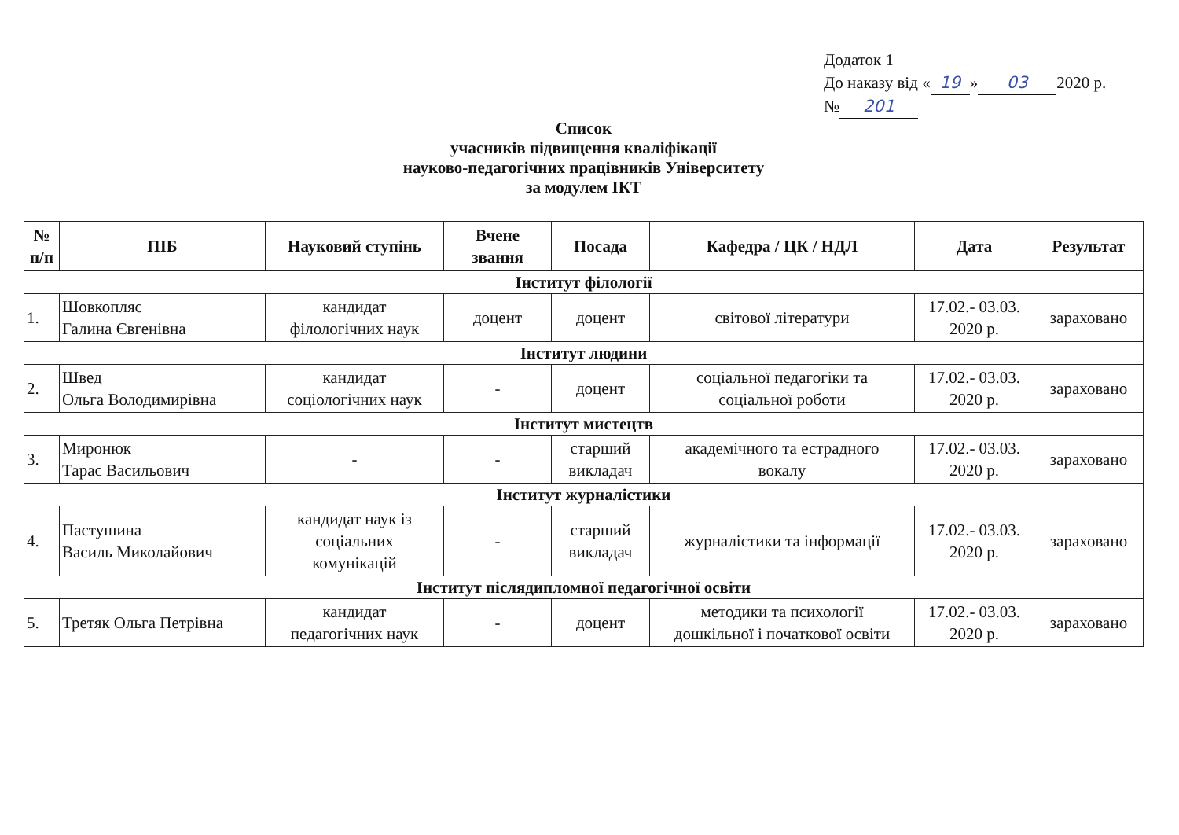Додаток 1
До наказу від « 19 » 03 2020 р.
№ 201
Список
учасників підвищення кваліфікації
науково-педагогічних працівників Університету
за модулем ІКТ
| № п/п | ПІБ | Науковий ступінь | Вчене звання | Посада | Кафедра / ЦК / НДЛ | Дата | Результат |
| --- | --- | --- | --- | --- | --- | --- | --- |
| Інститут філології | | | | | | | |
| 1. | Шовкопляс Галина Євгенівна | кандидат філологічних наук | доцент | доцент | світової літератури | 17.02.- 03.03. 2020 р. | зараховано |
| Інститут людини | | | | | | | |
| 2. | Швед Ольга Володимирівна | кандидат соціологічних наук | - | доцент | соціальної педагогіки та соціальної роботи | 17.02.- 03.03. 2020 р. | зараховано |
| Інститут мистецтв | | | | | | | |
| 3. | Миронюк Тарас Васильович | - | - | старший викладач | академічного та естрадного вокалу | 17.02.- 03.03. 2020 р. | зараховано |
| Інститут журналістики | | | | | | | |
| 4. | Пастушина Василь Миколайович | кандидат наук із соціальних комунікацій | - | старший викладач | журналістики та інформації | 17.02.- 03.03. 2020 р. | зараховано |
| Інститут післядипломної педагогічної освіти | | | | | | | |
| 5. | Третяк Ольга Петрівна | кандидат педагогічних наук | - | доцент | методики та психології дошкільної і початкової освіти | 17.02.- 03.03. 2020 р. | зараховано |